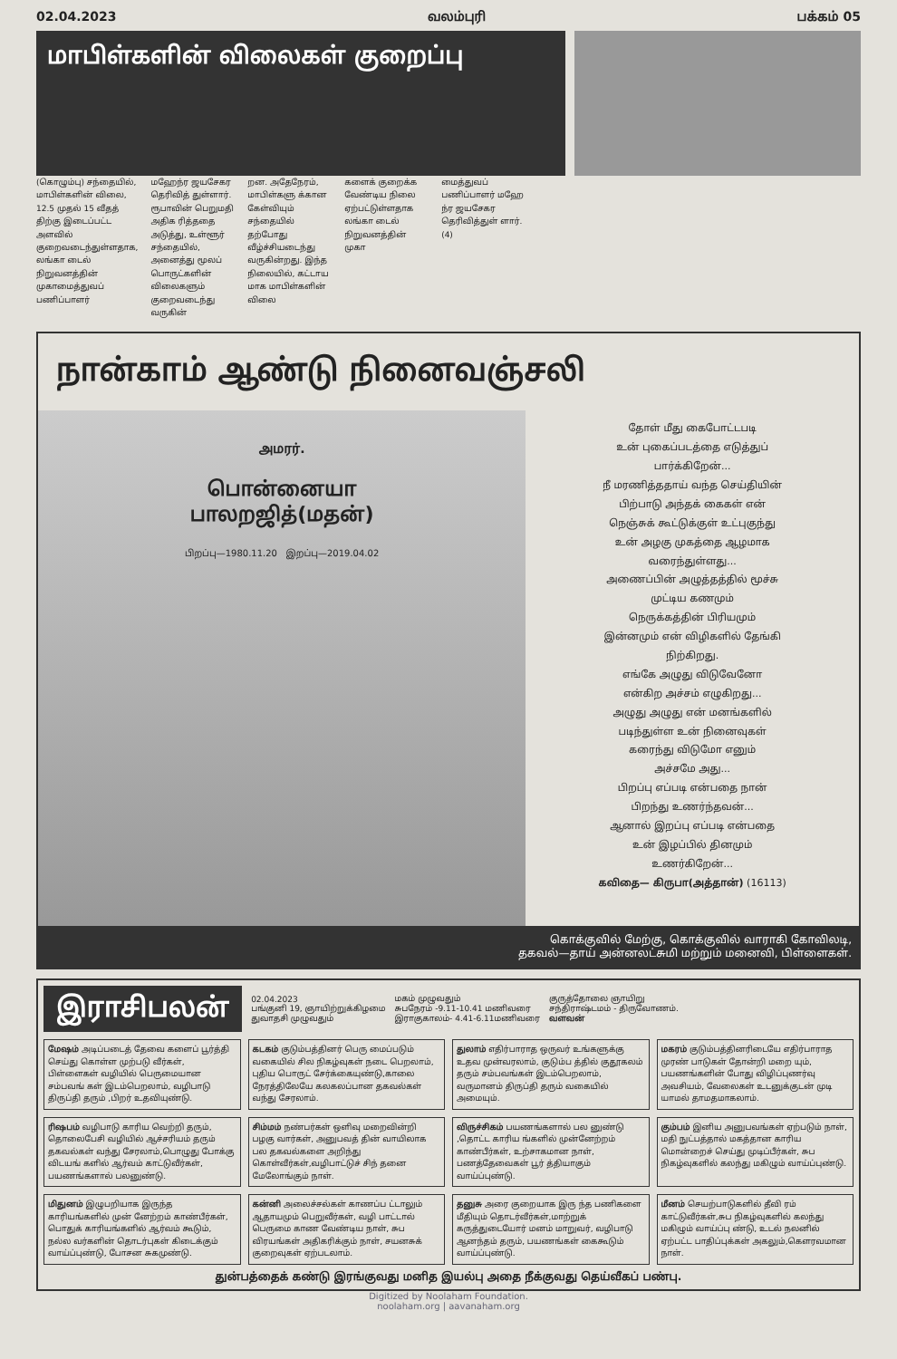02.04.2023 வலம்புரி பக்கம் 05
மாபிள்களின் விலைகள் குறைப்பு
(கொழும்பு) சந்தையில், மாபிள்களின் விலை, 12.5 முதல் 15 வீதத் திற்கு இடைப்பட்ட அளவில் குறைவடைந்துள்ளதாக, லங்கா டைல் நிறுவனத்தின் முகாமைத்துவப் பணிப்பாளர்
மஹேந்ர ஜயசேகர தெரிவித் துள்ளார். ரூபாவின் பெறுமதி அதிக ரித்ததை அடுத்து, உள்ளூர் சந்தையில், அனைத்து மூலப் பொருட்களின் விலைகளும் குறைவடைந்து வருகின்
றன. அதேநேரம், மாபிள்களு க்கான கேள்வியும் சந்தையில் தற்போது வீழ்ச்சியடைந்து வருகின்றது. இந்த நிலையில், கட்டாய மாக மாபிள்களின் விலை
களைக் குறைக்க வேண்டிய நிலை ஏற்பட்டுள்ளதாக லங்கா டைல் நிறுவனத்தின் முகா
மைத்துவப் பணிப்பாளர் மஹே ந்ர ஜயசேகர தெரிவித்துள் ளார். (4)
நான்காம் ஆண்டு நினைவஞ்சலி
அமரர்.
பொன்னையா
பாலறஜித்(மதன்)
பிறப்பு—1980.11.20 இறப்பு—2019.04.02
தோள் மீது கைபோட்டபடி
உன் புகைப்படத்தை எடுத்துப்
பார்க்கிறேன்...
நீ மரணித்ததாய் வந்த செய்தியின்
பிற்பாடு அந்தக் கைகள் என்
நெஞ்சுக் கூட்டுக்குள் உட்புகுந்து
உன் அழகு முகத்தை ஆழமாக
வரைந்துள்ளது...
அணைப்பின் அழுத்தத்தில் மூச்சு
முட்டிய கணமும்
நெருக்கத்தின் பிரியமும்
இன்னமும் என் விழிகளில் தேங்கி
நிற்கிறது.
எங்கே அழுது விடுவேனோ
என்கிற அச்சம் எழுகிறது...
அழுது அழுது என் மனங்களில்
படிந்துள்ள உன் நினைவுகள்
கரைந்து விடுமோ எனும்
அச்சமே அது...
பிறப்பு எப்படி என்பதை நான்
பிறந்து உணர்ந்தவன்...
ஆனால் இறப்பு எப்படி என்பதை
உன் இழப்பில் தினமும்
உணர்கிறேன்...
கவிதை— கிருபா(அத்தான்) (16113)
கொக்குவில் மேற்கு, கொக்குவில் வாராகி கோவிலடி,
தகவல்—தாய் அன்னலட்சுமி மற்றும் மனைவி, பிள்ளைகள்.
இராசிபலன்
02.04.2023
பங்குனி 19, ஞாயிற்றுக்கிழமை
துவாதசி முழுவதும்
மகம் முழுவதும்
சுபநேரம் -9.11-10.41 மணிவரை
இராகுகாலம்- 4.41-6.11மணிவரை
குருத்தோலை ஞாயிறு
சந்திராஷ்டமம் - திருவோணம்.
வளவன்
மேஷம் அடிப்படைத் தேவை களைப் பூர்த்தி செய்து கொள்ள முற்படு வீர்கள், பிள்ளைகள் வழியில் பெருமையான சம்பவங் கள் இடம்பெறலாம், வழிபாடு திருப்தி தரும் ,பிறர் உதவியுண்டு.
கடகம் குடும்பத்தினர் பெரு மைப்படும் வகையில் சில நிகழ்வுகள் நடை பெறலாம், புதிய பொருட் சேர்க்கையுண்டு,காலை நேரத்திலேயே கலகலப்பான தகவல்கள் வந்து சேரலாம்.
துலாம் எதிர்பாராத ஒருவர் உங்களுக்கு உதவ முன்வரலாம், குடும்ப த்தில் குதூகலம் தரும் சம்பவங்கள் இடம்பெறலாம், வருமானம் திருப்தி தரும் வகையில் அமையும்.
மகரம் குடும்பத்தினரிடையே எதிர்பாராத முரண் பாடுகள் தோன்றி மறை யும், பயணங்களின் போது விழிப்புணர்வு அவசியம், வேலைகள் உடனுக்குடன் முடி யாமல் தாமதமாகலாம்.
ரிஷபம் வழிபாடு காரிய வெற்றி தரும், தொலைபேசி வழியில் ஆச்சரியம் தரும் தகவல்கள் வந்து சேரலாம்,பொழுது போக்கு விடயங் களில் ஆர்வம் காட்டுவீர்கள், பயணங்களால் பலனுண்டு.
சிம்மம் நண்பர்கள் ஒளிவு மறைவின்றி பழகு வார்கள், அனுபவத் தின் வாயிலாக பல தகவல்களை அறிந்து கொள்வீர்கள்,வழிபாட்டுச் சிந் தனை மேலோங்கும் நாள்.
விருச்சிகம் பயணங்களால் பல னுண்டு ,தொட்ட காரிய ங்களில் முன்னேற்றம் காண்பீர்கள், உற்சாகமான நாள், பணத்தேவைகள் பூர் த்தியாகும் வாய்ப்புண்டு.
கும்பம் இனிய அனுபவங்கள் ஏற்படும் நாள், மதி நுட்பத்தால் மகத்தான காரிய மொன்றைச் செய்து முடிப்பீர்கள், சுப நிகழ்வுகளில் கலந்து மகிழும் வாய்ப்புண்டு.
மிதுனம் இழுபறியாக இருந்த காரியங்களில் முன் னேற்றம் காண்பீர்கள், பொதுக் காரியங்களில் ஆர்வம் கூடும், நல்ல வர்களின் தொடர்புகள் கிடைக்கும் வாய்ப்புண்டு, போசன சுகமுண்டு.
கன்னி அலைச்சல்கள் காணப்ப ட்டாலும் ஆதாயமும் பெறுவீர்கள், வழி பாட்டால் பெருமை காண வேண்டிய நாள், சுப விரயங்கள் அதிகரிக்கும் நாள், சயனசுக் குறைவுகள் ஏற்படலாம்.
தனுசு அரை குறையாக இரு ந்த பணிகளை மீதியும் தொடர்வீர்கள்,மாற்றுக் கருத்துடையோர் மனம் மாறுவர், வழிபாடு ஆனந்தம் தரும், பயணங்கள் கைகூடும் வாய்ப்புண்டு.
மீனம் செயற்பாடுகளில் தீவி ரம் காட்டுவீர்கள்,சுப நிகழ்வுகளில் கலந்து மகிழும் வாய்ப்பு ண்டு, உடல் நலனில் ஏற்பட்ட பாதிப்புக்கள் அகலும்,கௌரவமான நாள்.
துன்பத்தைக் கண்டு இரங்குவது மனித இயல்பு அதை நீக்குவது தெய்வீகப் பண்பு.
Digitized by Noolaham Foundation.
noolaham.org | aavanaham.org